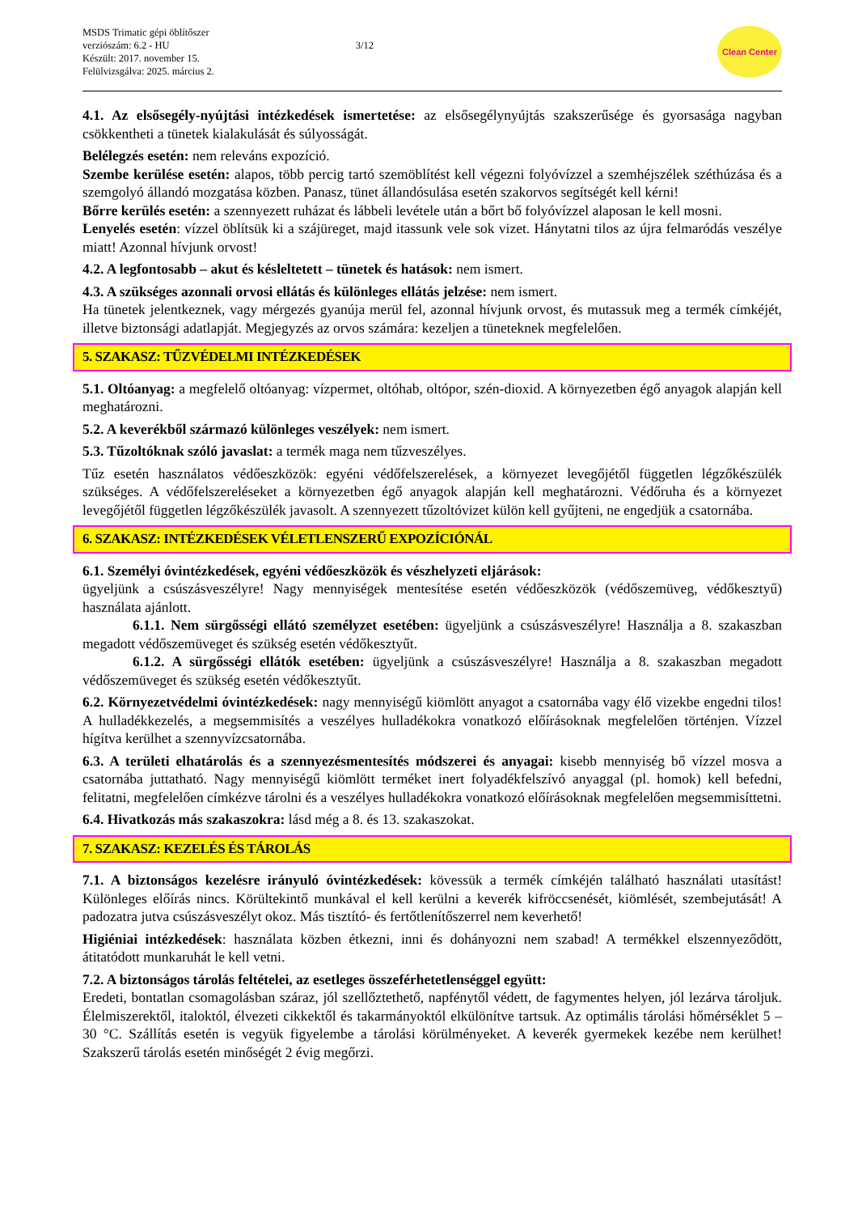MSDS Trimatic gépi öblítőszer
verziószám: 6.2 - HU
Készült: 2017. november 15.
Felülvizsgálva: 2025. március 2.
3/12
Clean Center
4.1. Az elsősegély-nyújtási intézkedések ismertetése: az elsősegélynyújtás szakszerűsége és gyorsasága nagyban csökkentheti a tünetek kialakulását és súlyosságát.
Belélegzés esetén: nem releváns expozíció.
Szembe kerülése esetén: alapos, több percig tartó szemöblítést kell végezni folyóvízzel a szemhéjszélek széthúzása és a szemgolyó állandó mozgatása közben. Panasz, tünet állandósulása esetén szakorvos segítségét kell kérni!
Bőrre kerülés esetén: a szennyezett ruházat és lábbeli levétele után a bőrt bő folyóvízzel alaposan le kell mosni.
Lenyelés esetén: vízzel öblítsük ki a szájüreget, majd itassunk vele sok vizet. Hánytatni tilos az újra felmaródás veszélye miatt! Azonnal hívjunk orvost!
4.2. A legfontosabb – akut és késleltetett – tünetek és hatások: nem ismert.
4.3. A szükséges azonnali orvosi ellátás és különleges ellátás jelzése: nem ismert.
Ha tünetek jelentkeznek, vagy mérgezés gyanúja merül fel, azonnal hívjunk orvost, és mutassuk meg a termék címkéjét, illetve biztonsági adatlapját. Megjegyzés az orvos számára: kezeljen a tüneteknek megfelelően.
5. SZAKASZ: TŰZVÉDELMI INTÉZKEDÉSEK
5.1. Oltóanyag: a megfelelő oltóanyag: vízpermet, oltóhab, oltópor, szén-dioxid. A környezetben égő anyagok alapján kell meghatározni.
5.2. A keverékből származó különleges veszélyek: nem ismert.
5.3. Tűzoltóknak szóló javaslat: a termék maga nem tűzveszélyes.
Tűz esetén használatos védőeszközök: egyéni védőfelszerelések, a környezet levegőjétől független légzőkészülék szükséges. A védőfelszereléseket a környezetben égő anyagok alapján kell meghatározni. Védőruha és a környezet levegőjétől független légzőkészülék javasolt. A szennyezett tűzoltóvizet külön kell gyűjteni, ne engedjük a csatornába.
6. SZAKASZ: INTÉZKEDÉSEK VÉLETLENSZERŰ EXPOZÍCIÓNÁL
6.1. Személyi óvintézkedések, egyéni védőeszközök és vészhelyzeti eljárások:
ügyeljünk a csúszásveszélyre! Nagy mennyiségek mentesítése esetén védőeszközök (védőszemüveg, védőkesztyű) használata ajánlott.
6.1.1. Nem sürgősségi ellátó személyzet esetében: ügyeljünk a csúszásveszélyre! Használja a 8. szakaszban megadott védőszemüveget és szükség esetén védőkesztyűt.
6.1.2. A sürgősségi ellátók esetében: ügyeljünk a csúszásveszélyre! Használja a 8. szakaszban megadott védőszemüveget és szükség esetén védőkesztyűt.
6.2. Környezetvédelmi óvintézkedések: nagy mennyiségű kiömlött anyagot a csatornába vagy élő vizekbe engedni tilos! A hulladékkezelés, a megsemmisítés a veszélyes hulladékokra vonatkozó előírásoknak megfelelően történjen. Vízzel hígítva kerülhet a szennyvízcsatornába.
6.3. A területi elhatárolás és a szennyezésmentesítés módszerei és anyagai: kisebb mennyiség bő vízzel mosva a csatornába juttatható. Nagy mennyiségű kiömlött terméket inert folyadékfelszívó anyaggal (pl. homok) kell befedni, felitatni, megfelelően címkézve tárolni és a veszélyes hulladékokra vonatkozó előírásoknak megfelelően megsemmisíttetni.
6.4. Hivatkozás más szakaszokra: lásd még a 8. és 13. szakaszokat.
7. SZAKASZ: KEZELÉS ÉS TÁROLÁS
7.1. A biztonságos kezelésre irányuló óvintézkedések: kövessük a termék címkéjén található használati utasítást! Különleges előírás nincs. Körültekintő munkával el kell kerülni a keverék kifröccsenését, kiömlését, szembejutását! A padozatra jutva csúszásveszélyt okoz. Más tisztító- és fertőtlenítőszerrel nem keverhető!
Higiéniai intézkedések: használata közben étkezni, inni és dohányozni nem szabad! A termékkel elszennyeződött, átitatódott munkaruhát le kell vetni.
7.2. A biztonságos tárolás feltételei, az esetleges összeférhetetlenséggel együtt:
Eredeti, bontatlan csomagolásban száraz, jól szellőztethető, napfénytől védett, de fagymentes helyen, jól lezárva tároljuk. Élelmiszerektől, italoktól, élvezeti cikkektől és takarmányoktól elkülönítve tartsuk. Az optimális tárolási hőmérséklet 5 – 30 °C. Szállítás esetén is vegyük figyelembe a tárolási körülményeket. A keverék gyermekek kezébe nem kerülhet! Szakszerű tárolás esetén minőségét 2 évig megőrzi.